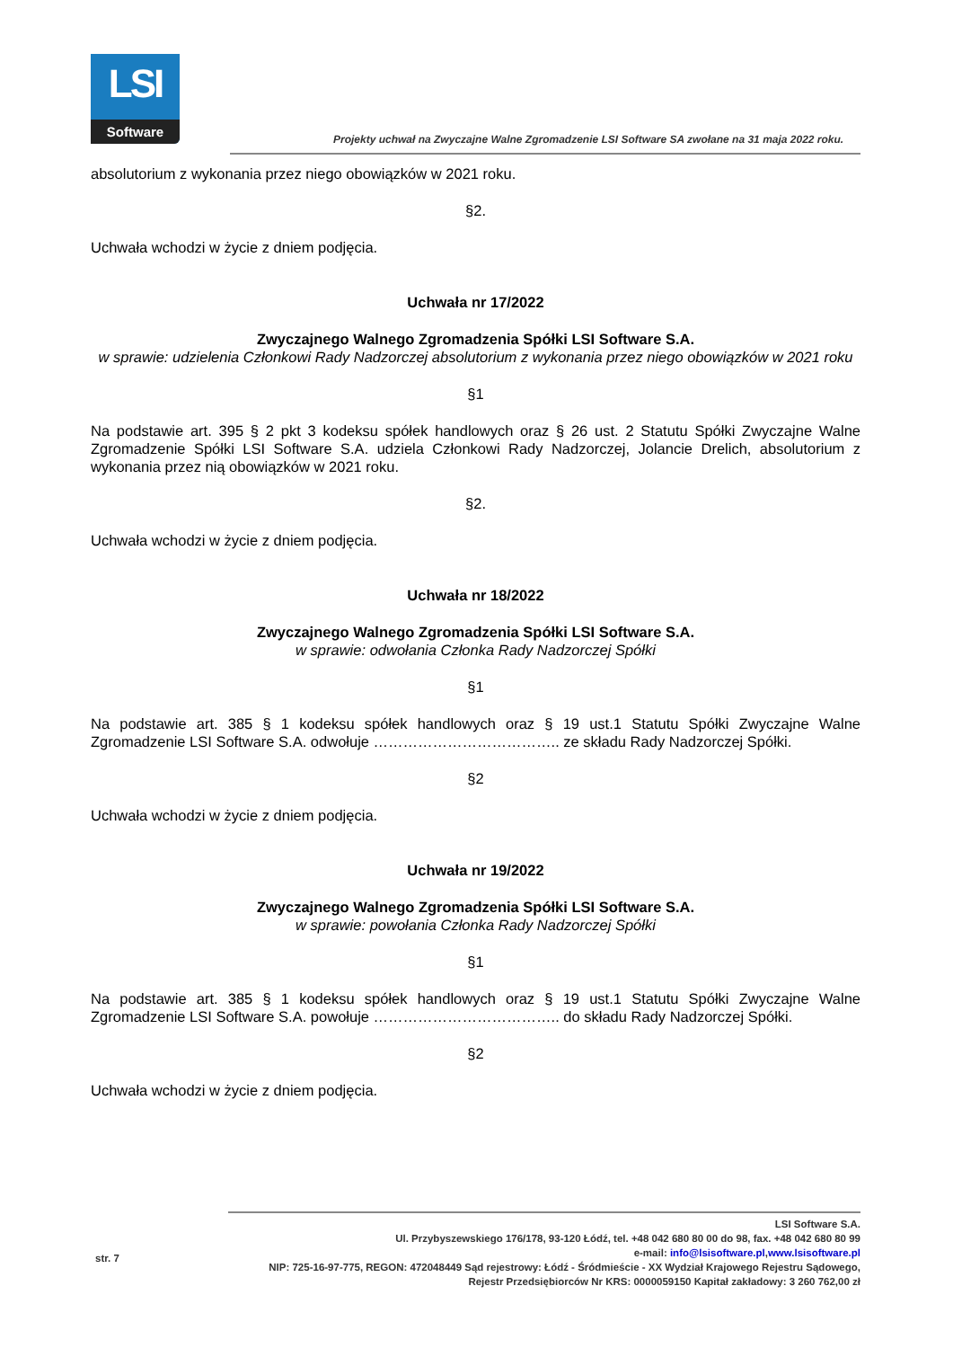LSI
Software
Projekty uchwał na Zwyczajne Walne Zgromadzenie LSI Software SA zwołane na 31 maja 2022 roku.
absolutorium z wykonania przez niego obowiązków w 2021 roku.
§2.
Uchwała wchodzi w życie z dniem podjęcia.
Uchwała nr 17/2022
Zwyczajnego Walnego Zgromadzenia Spółki LSI Software S.A.
w sprawie: udzielenia Członkowi Rady Nadzorczej absolutorium z wykonania przez niego obowiązków w 2021 roku
§1
Na podstawie art. 395 § 2 pkt 3 kodeksu spółek handlowych oraz § 26 ust. 2 Statutu Spółki Zwyczajne Walne Zgromadzenie Spółki LSI Software S.A. udziela Członkowi Rady Nadzorczej, Jolancie Drelich, absolutorium z wykonania przez nią obowiązków w 2021 roku.
§2.
Uchwała wchodzi w życie z dniem podjęcia.
Uchwała nr 18/2022
Zwyczajnego Walnego Zgromadzenia Spółki LSI Software S.A.
w sprawie: odwołania Członka Rady Nadzorczej Spółki
§1
Na podstawie art. 385 § 1 kodeksu spółek handlowych oraz § 19 ust.1 Statutu Spółki Zwyczajne Walne Zgromadzenie LSI Software S.A. odwołuje ……………………………….. ze składu Rady Nadzorczej Spółki.
§2
Uchwała wchodzi w życie z dniem podjęcia.
Uchwała nr 19/2022
Zwyczajnego Walnego Zgromadzenia Spółki LSI Software S.A.
w sprawie: powołania Członka Rady Nadzorczej Spółki
§1
Na podstawie art. 385 § 1 kodeksu spółek handlowych oraz § 19 ust.1 Statutu Spółki Zwyczajne Walne Zgromadzenie LSI Software S.A. powołuje ……………………………….. do składu Rady Nadzorczej Spółki.
§2
Uchwała wchodzi w życie z dniem podjęcia.
str. 7
LSI Software S.A.
Ul. Przybyszewskiego 176/178, 93-120 Łódź, tel. +48 042 680 80 00 do 98, fax. +48 042 680 80 99
e-mail: info@lsisoftware.pl,www.lsisoftware.pl
NIP: 725-16-97-775, REGON: 472048449 Sąd rejestrowy: Łódź - Śródmieście - XX Wydział Krajowego Rejestru Sądowego,
Rejestr Przedsiębiorców Nr KRS: 0000059150 Kapitał zakładowy: 3 260 762,00 zł